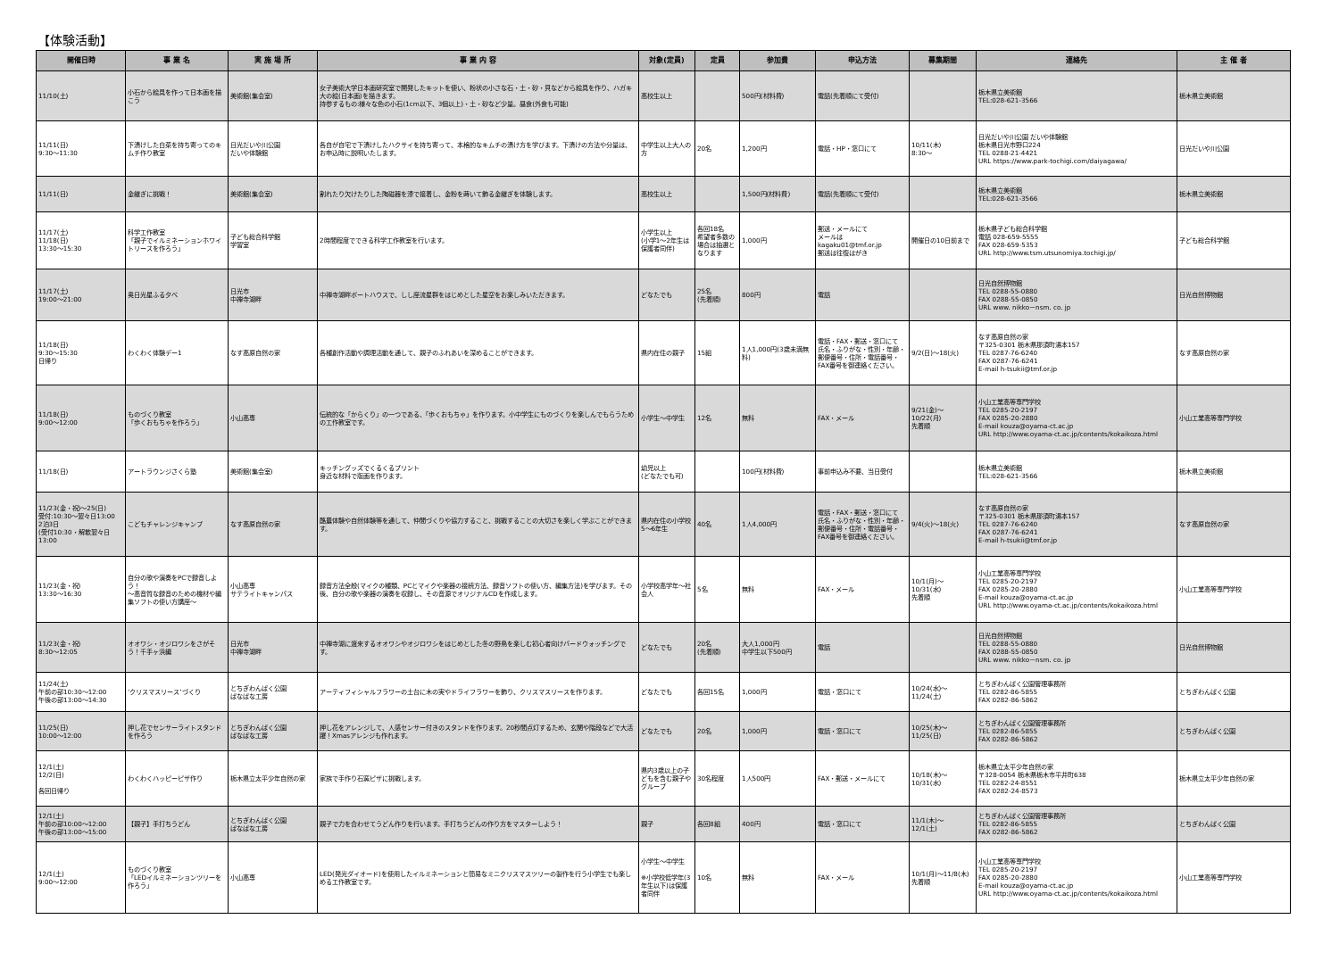【体験活動】
| 開催日時 | 事 業 名 | 実 施 場 所 | 事 業 内 容 | 対象(定員) | 定員 | 参加費 | 申込方法 | 募集期間 | 連絡先 | 主 催 者 |
| --- | --- | --- | --- | --- | --- | --- | --- | --- | --- | --- |
| 11/10(土) | 小石から絵具を作って日本画を描こう | 美術館(集会室) | 女子美術大学日本画研究室で開発したキットを使い、粉状の小さな石・土・砂・貝などから絵具を作り、ハガキ大の絵(日本画)を描きます。 持参するもの:様々な色の小石(1cm以下、3個以上)・土・砂など少量。昼食(外食も可能) | 高校生以上 | | 500円(材料費) | 電話(先着順にて受付) | | 栃木県立美術館 TEL:028-621-3566 | 栃木県立美術館 |
| 11/11(日) 9:30～11:30 | 下漬けした白菜を持ち寄ってのキムチ作り教室 | 日光だいや川公園 だいや体験館 | 各自が自宅で下漬けしたハクサイを持ち寄って、本格的なキムチの漬け方を学びます。下漬けの方法や分量は、お申込時に説明いたします。 | 中学生以上大人の方 | 20名 | 1,200円 | 電話・HP・窓口にて | 10/11(木) 8:30～ | 日光だいや川公園 だいや体験館 栃木県日光市野口224 TEL 0288-21-4421 URL https://www.park-tochigi.com/daiyagawa/ | 日光だいや川公園 |
| 11/11(日) | 金継ぎに挑戦！ | 美術館(集会室) | 割れたり欠けたりした陶磁器を漆で接着し、金粉を蒔いて飾る金継ぎを体験します。 | 高校生以上 | | 1,500円(材料費) | 電話(先着順にて受付) | | 栃木県立美術館 TEL:028-621-3566 | 栃木県立美術館 |
| 11/17(土) 11/18(日) 13:30～15:30 | 科学工作教室 「親子でイルミネーションホワイトリースを作ろう」 | 子ども総合科学館 学習室 | 2時間程度でできる科学工作教室を行います。 | 小学生以上 (小学1～2年生は保護者同伴) | 各回18名 希望者多数の場合は抽選となります | 1,000円 | 郵送・メールにて メールは kagaku01@tmf.or.jp 郵送は往復はがき | 開催日の10日前まで | 栃木県子ども総合科学館 電話 028-659-5555 FAX 028-659-5353 URL http://www.tsm.utsunomiya.tochigi.jp/ | 子ども総合科学館 |
| 11/17(土) 19:00～21:00 | 奥日光星ふる夕べ | 日光市 中禅寺湖畔 | 中禅寺湖畔ボートハウスで、しし座流星群をはじめとした星空をお楽しみいただきます。 | どなたでも | 25名 (先着順) | 800円 | 電話 | | 日光自然博物館 TEL 0288-55-0880 FAX 0288-55-0850 URL www. nikko－nsm. co. jp | 日光自然博物館 |
| 11/18(日) 9:30～15:30 日帰り | わくわく体験デー1 | なす高原自然の家 | 各種創作活動や調理活動を通して、親子のふれあいを深めることができます。 | 県内在住の親子 | 15組 | 1人1,000円(3歳未満無料) | 電話・FAX・郵送・窓口にて 氏名・ふりがな・性別・年齢・郵便番号・住所・電話番号・FAX番号を御連絡ください。 | 9/2(日)～18(火) | なす高原自然の家 〒325-0301 栃木県那須町湯本157 TEL 0287-76-6240 FAX 0287-76-6241 E-mail h-tsukii@tmf.or.jp | なす高原自然の家 |
| 11/18(日) 9:00～12:00 | ものづくり教室 「歩くおもちゃを作ろう」 | 小山高専 | 伝統的な「からくり」の一つである、「歩くおもちゃ」を作ります。小中学生にものづくりを楽しんでもらうための工作教室です。 | 小学生～中学生 | 12名 | 無料 | FAX・メール | 9/21(金)～ 10/22(月) 先着順 | 小山工業高等専門学校 TEL 0285-20-2197 FAX 0285-20-2880 E-mail kouza@oyama-ct.ac.jp URL http://www.oyama-ct.ac.jp/contents/kokaikoza.html | 小山工業高等専門学校 |
| 11/18(日) | アートラウンジさくら塾 | 美術館(集会室) | キッチングッズでくるくるプリント 身近な材料で版画を作ります。 | 幼児以上 (どなたでも可) | | 100円(材料費) | 事前申込み不要、当日受付 | | 栃木県立美術館 TEL:028-621-3566 | 栃木県立美術館 |
| 11/23(金・祝)～25(日) 受付:10:30～翌々日13:00 2泊3日 (受付10:30・解散翌々日13:00 | こどもチャレンジキャンプ | なす高原自然の家 | 酪農体験や自然体験等を通して、仲間づくりや協力すること、挑戦することの大切さを楽しく学ぶことができます。 | 県内在住の小学校5～6年生 | 40名 | 1人4,000円 | 電話・FAX・郵送・窓口にて 氏名・ふりがな・性別・年齢・郵便番号・住所・電話番号・FAX番号を御連絡ください。 | 9/4(火)～18(火) | なす高原自然の家 〒325-0301 栃木県那須町湯本157 TEL 0287-76-6240 FAX 0287-76-6241 E-mail h-tsukii@tmf.or.jp | なす高原自然の家 |
| 11/23(金・祝) 13:30～16:30 | 自分の歌や演奏をPCで録音しよう！ ～高音質な録音のための機材や編集ソフトの使い方講座～ | 小山高専 サテライトキャンパス | 録音方法全般(マイクの種類、PCとマイクや楽器の接続方法、録音ソフトの使い方、編集方法)を学びます。その後、自分の歌や楽器の演奏を収録し、その音源でオリジナルCDを作成します。 | 小学校高学年～社会人 | 5名 | 無料 | FAX・メール | 10/1(月)～ 10/31(水) 先着順 | 小山工業高等専門学校 TEL 0285-20-2197 FAX 0285-20-2880 E-mail kouza@oyama-ct.ac.jp URL http://www.oyama-ct.ac.jp/contents/kokaikoza.html | 小山工業高等専門学校 |
| 11/23(金・祝) 8:30～12:05 | オオワシ・オジロワシをさがそう！千手ヶ浜編 | 日光市 中禅寺湖畔 | 中禅寺湖に渡来するオオワシやオジロワシをはじめとした冬の野鳥を楽しむ初心者向けバードウォッチングです。 | どなたでも | 20名 (先着順) | 大人1,000円 中学生以下500円 | 電話 | | 日光自然博物館 TEL 0288-55-0880 FAX 0288-55-0850 URL www. nikko－nsm. co. jp | 日光自然博物館 |
| 11/24(土) 午前の部10:30～12:00 午後の部13:00～14:30 | ‘クリスマスリース’づくり | とちぎわんぱく公園 ぱなぱな工房 | アーティフィシャルフラワーの土台に木の実やドライフラワーを飾り、クリスマスリースを作ります。 | どなたでも | 各回15名 | 1,000円 | 電話・窓口にて | 10/24(水)～ 11/24(土) | とちぎわんぱく公園管理事務所 TEL 0282-86-5855 FAX 0282-86-5862 | とちぎわんぱく公園 |
| 11/25(日) 10:00～12:00 | 押し花でセンサーライトスタンドを作ろう | とちぎわんぱく公園 ぱなぱな工房 | 押し花をアレンジして、人感センサー付きのスタンドを作ります。20秒間点灯するため、玄関や階段などで大活躍！Xmasアレンジも作れます。 | どなたでも | 20名 | 1,000円 | 電話・窓口にて | 10/25(木)～ 11/25(日) | とちぎわんぱく公園管理事務所 TEL 0282-86-5855 FAX 0282-86-5862 | とちぎわんぱく公園 |
| 12/1(土) 12/2(日) 各回日帰り | わくわくハッピーピザ作り | 栃木県立太平少年自然の家 | 家族で手作り石窯ピザに挑戦します。 | 県内3歳以上の子どもを含む親子やグループ | 30名程度 | 1人500円 | FAX・郵送・メールにて | 10/18(木)～ 10/31(水) | 栃木県立太平少年自然の家 〒328-0054 栃木県栃木市平井町638 TEL 0282-24-8551 FAX 0282-24-8573 | 栃木県立太平少年自然の家 |
| 12/1(土) 午前の部10:00～12:00 午後の部13:00～15:00 | 【親子】手打ちうどん | とちぎわんぱく公園 ぱなぱな工房 | 親子で力を合わせてうどん作りを行います。手打ちうどんの作り方をマスターしよう！ | 親子 | 各回8組 | 400円 | 電話・窓口にて | 11/1(木)～ 12/1(土) | とちぎわんぱく公園管理事務所 TEL 0282-86-5855 FAX 0282-86-5862 | とちぎわんぱく公園 |
| 12/1(土) 9:00～12:00 | ものづくり教室 「LEDイルミネーションツリーを作ろう」 | 小山高専 | LED(発光ダイオード)を使用したイルミネーションと簡易なミニクリスマスツリーの製作を行う小学生でも楽しめる工作教室です。 | 小学生～中学生 ※小学校低学年(3年生以下)は保護者同伴 | 10名 | 無料 | FAX・メール | 10/1(月)～11/8(木) 先着順 | 小山工業高等専門学校 TEL 0285-20-2197 FAX 0285-20-2880 E-mail kouza@oyama-ct.ac.jp URL http://www.oyama-ct.ac.jp/contents/kokaikoza.html | 小山工業高等専門学校 |